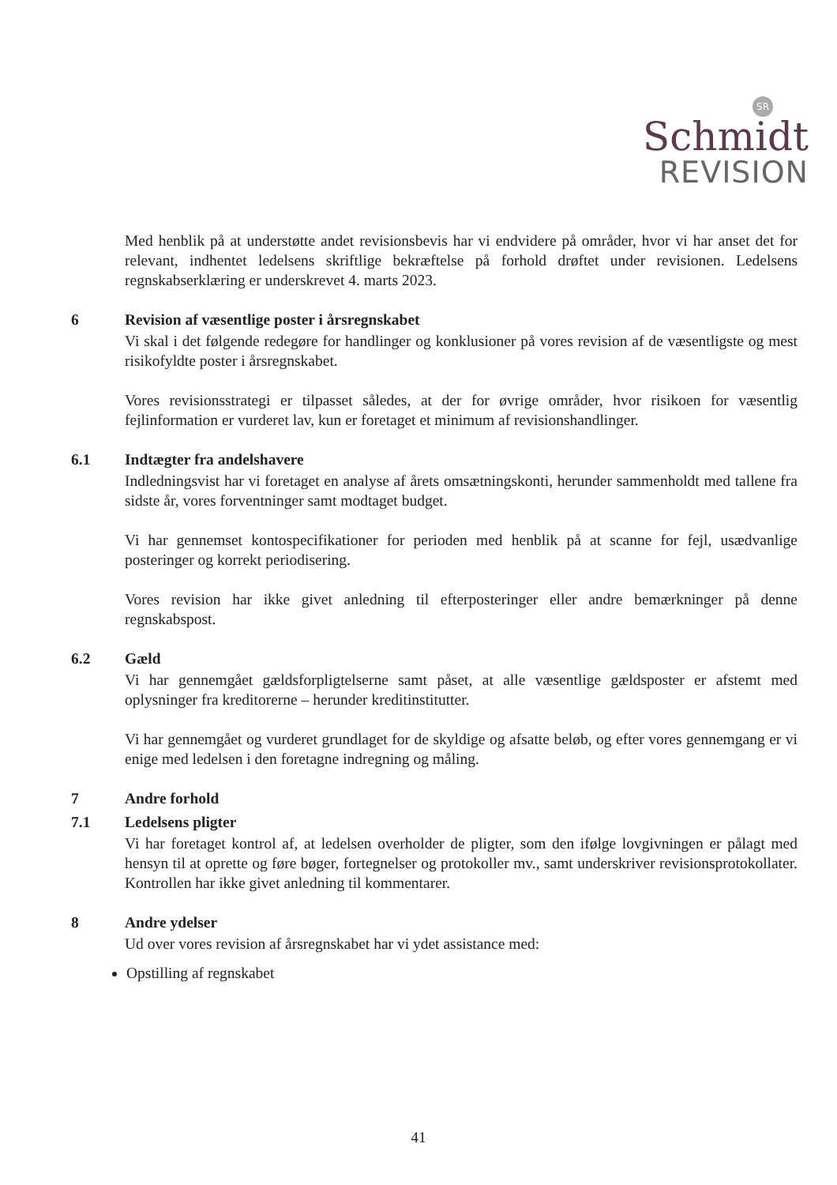SR
Schmidt
REVISION
Med henblik på at understøtte andet revisionsbevis har vi endvidere på områder, hvor vi har anset det for relevant, indhentet ledelsens skriftlige bekræftelse på forhold drøftet under revisionen. Ledelsens regnskabserklæring er underskrevet 4. marts 2023.
6 Revision af væsentlige poster i årsregnskabet
Vi skal i det følgende redegøre for handlinger og konklusioner på vores revision af de væsentligste og mest risikofyldte poster i årsregnskabet.
Vores revisionsstrategi er tilpasset således, at der for øvrige områder, hvor risikoen for væsentlig fejlinformation er vurderet lav, kun er foretaget et minimum af revisionshandlinger.
6.1 Indtægter fra andelshavere
Indledningsvist har vi foretaget en analyse af årets omsætningskonti, herunder sammenholdt med tallene fra sidste år, vores forventninger samt modtaget budget.
Vi har gennemset kontospecifikationer for perioden med henblik på at scanne for fejl, usædvanlige posteringer og korrekt periodisering.
Vores revision har ikke givet anledning til efterposteringer eller andre bemærkninger på denne regnskabspost.
6.2 Gæld
Vi har gennemgået gældsforpligtelserne samt påset, at alle væsentlige gældsposter er afstemt med oplysninger fra kreditorerne – herunder kreditinstitutter.
Vi har gennemgået og vurderet grundlaget for de skyldige og afsatte beløb, og efter vores gennemgang er vi enige med ledelsen i den foretagne indregning og måling.
7 Andre forhold
7.1 Ledelsens pligter
Vi har foretaget kontrol af, at ledelsen overholder de pligter, som den ifølge lovgivningen er pålagt med hensyn til at oprette og føre bøger, fortegnelser og protokoller mv., samt underskriver revisionsprotokollater. Kontrollen har ikke givet anledning til kommentarer.
8 Andre ydelser
Ud over vores revision af årsregnskabet har vi ydet assistance med:
Opstilling af regnskabet
41